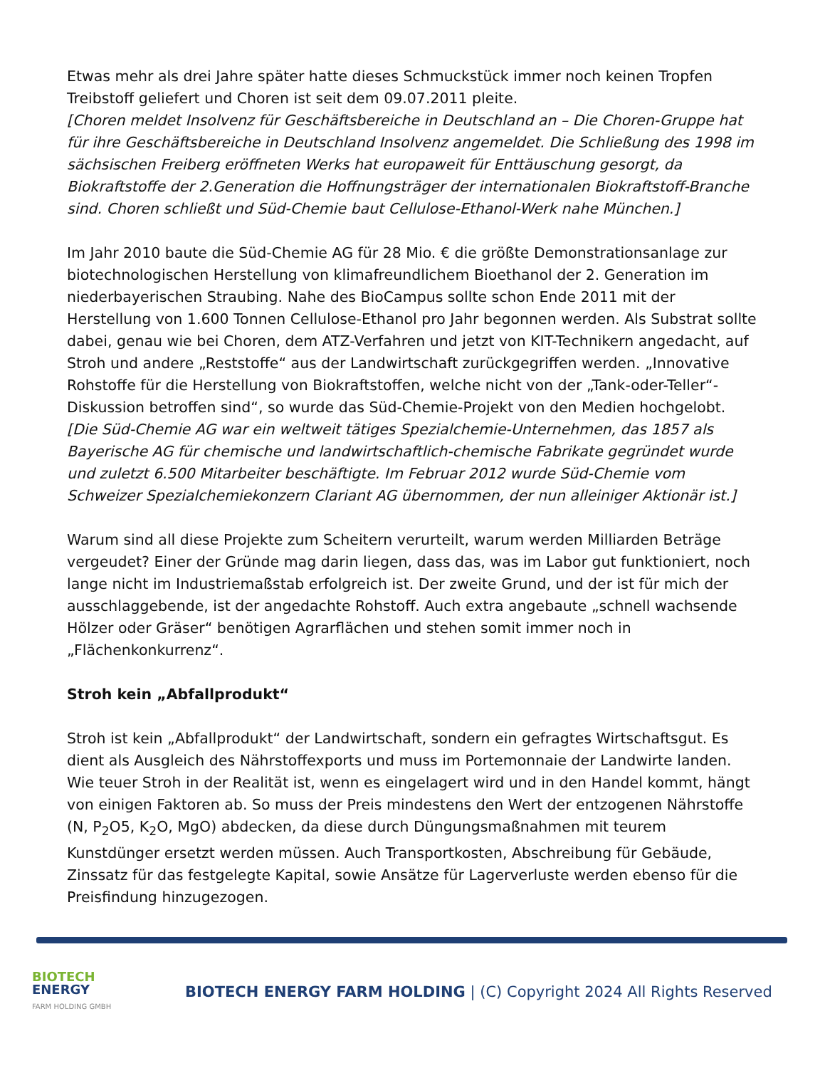Etwas mehr als drei Jahre später hatte dieses Schmuckstück immer noch keinen Tropfen Treibstoff geliefert und Choren ist seit dem 09.07.2011 pleite.
[Choren meldet Insolvenz für Geschäftsbereiche in Deutschland an – Die Choren-Gruppe hat für ihre Geschäftsbereiche in Deutschland Insolvenz angemeldet. Die Schließung des 1998 im sächsischen Freiberg eröffneten Werks hat europaweit für Enttäuschung gesorgt, da Biokraftstoffe der 2.Generation die Hoffnungsträger der internationalen Biokraftstoff-Branche sind. Choren schließt und Süd-Chemie baut Cellulose-Ethanol-Werk nahe München.]
Im Jahr 2010 baute die Süd-Chemie AG für 28 Mio. € die größte Demonstrationsanlage zur biotechnologischen Herstellung von klimafreundlichem Bioethanol der 2. Generation im niederbayerischen Straubing. Nahe des BioCampus sollte schon Ende 2011 mit der Herstellung von 1.600 Tonnen Cellulose-Ethanol pro Jahr begonnen werden. Als Substrat sollte dabei, genau wie bei Choren, dem ATZ-Verfahren und jetzt von KIT-Technikern angedacht, auf Stroh und andere „Reststoffe“ aus der Landwirtschaft zurückgegriffen werden. „Innovative Rohstoffe für die Herstellung von Biokraftstoffen, welche nicht von der „Tank-oder-Teller“-Diskussion betroffen sind“, so wurde das Süd-Chemie-Projekt von den Medien hochgelobt.
[Die Süd-Chemie AG war ein weltweit tätiges Spezialchemie-Unternehmen, das 1857 als Bayerische AG für chemische und landwirtschaftlich-chemische Fabrikate gegründet wurde und zuletzt 6.500 Mitarbeiter beschäftigte. Im Februar 2012 wurde Süd-Chemie vom Schweizer Spezialchemiekonzern Clariant AG übernommen, der nun alleiniger Aktionär ist.]
Warum sind all diese Projekte zum Scheitern verurteilt, warum werden Milliarden Beträge vergeudet? Einer der Gründe mag darin liegen, dass das, was im Labor gut funktioniert, noch lange nicht im Industriemaßstab erfolgreich ist. Der zweite Grund, und der ist für mich der ausschlaggebende, ist der angedachte Rohstoff. Auch extra angebaute „schnell wachsende Hölzer oder Gräser“ benötigen Agrarflächen und stehen somit immer noch in „Flächenkonkurrenz“.
Stroh kein „Abfallprodukt“
Stroh ist kein „Abfallprodukt“ der Landwirtschaft, sondern ein gefragtes Wirtschaftsgut. Es dient als Ausgleich des Nährstoffexports und muss im Portemonnaie der Landwirte landen. Wie teuer Stroh in der Realität ist, wenn es eingelagert wird und in den Handel kommt, hängt von einigen Faktoren ab. So muss der Preis mindestens den Wert der entzogenen Nährstoffe (N, P<sub>2</sub>O5, K<sub>2</sub>O, MgO) abdecken, da diese durch Düngungsmaßnahmen mit teurem Kunstdünger ersetzt werden müssen. Auch Transportkosten, Abschreibung für Gebäude, Zinssatz für das festgelegte Kapital, sowie Ansätze für Lagerverluste werden ebenso für die Preisfindung hinzugezogen.
BIOTECH
ENERGY
FARM HOLDING GMBH
BIOTECH ENERGY FARM HOLDING | (C) Copyright 2024 All Rights Reserved